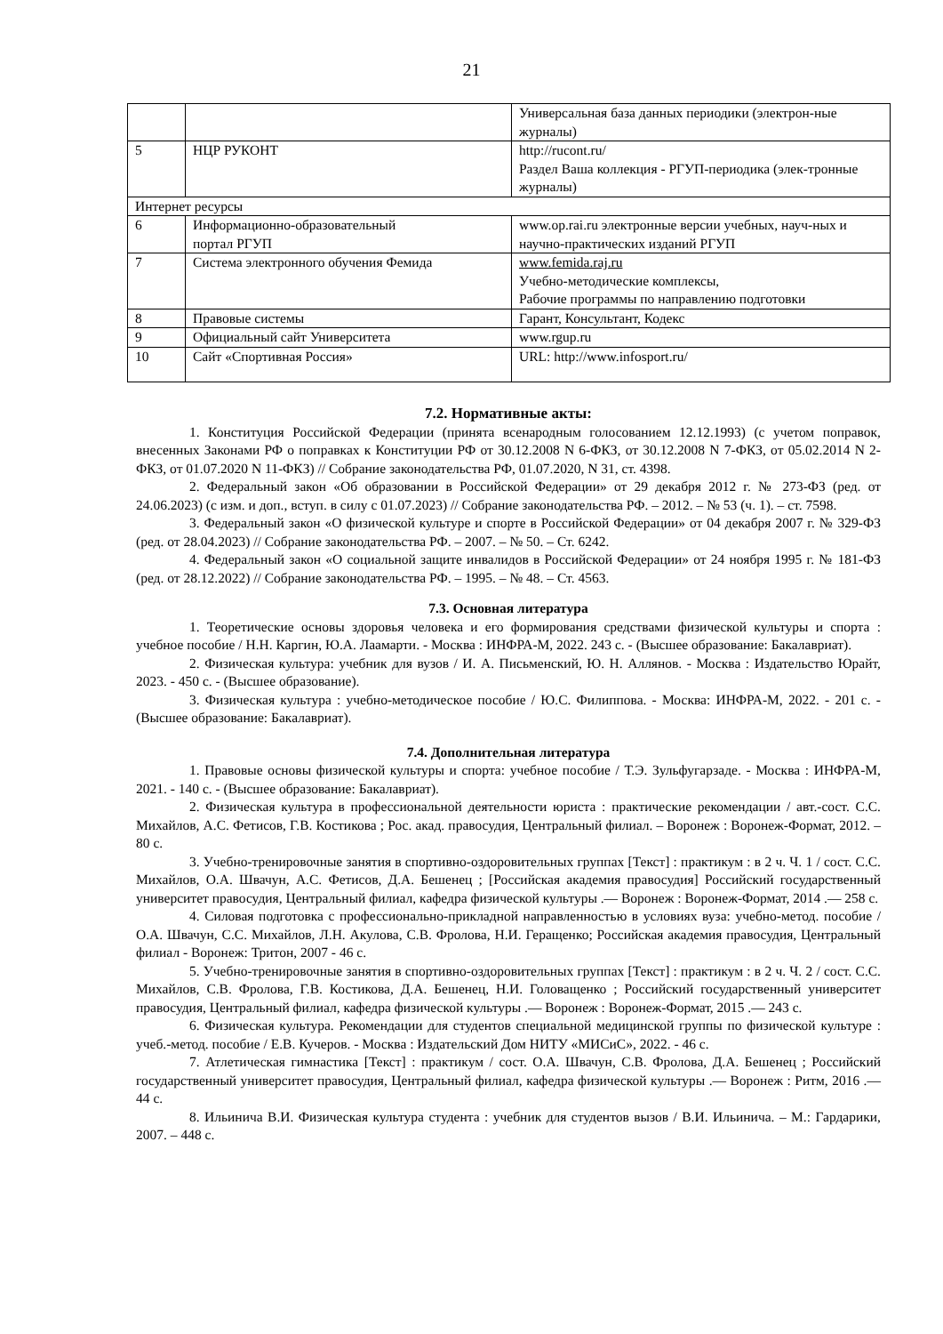21
| | | Универсальная база данных периодики (электрон-ные журналы) |
| 5 | НЦР РУКОНТ | http://rucont.ru/ Раздел Ваша коллекция - РГУП-периодика (элек-тронные журналы) |
| Интернет ресурсы | | |
| 6 | Информационно-образовательный портал РГУП | www.op.rai.ru электронные версии учебных, науч-ных и научно-практических изданий РГУП |
| 7 | Система электронного обучения Фемида | www.femida.raj.ru Учебно-методические комплексы, Рабочие программы по направлению подготовки |
| 8 | Правовые системы | Гарант, Консультант, Кодекс |
| 9 | Официальный сайт Университета | www.rgup.ru |
| 10 | Сайт «Спортивная Россия» | URL: http://www.infosport.ru/ |
7.2. Нормативные акты:
1. Конституция Российской Федерации (принята всенародным голосованием 12.12.1993) (с учетом поправок, внесенных Законами РФ о поправках к Конституции РФ от 30.12.2008 N 6-ФКЗ, от 30.12.2008 N 7-ФКЗ, от 05.02.2014 N 2-ФКЗ, от 01.07.2020 N 11-ФКЗ) // Собрание законодательства РФ, 01.07.2020, N 31, ст. 4398.
2. Федеральный закон «Об образовании в Российской Федерации» от 29 декабря 2012 г. № 273-ФЗ (ред. от 24.06.2023) (с изм. и доп., вступ. в силу с 01.07.2023) // Собрание законодательства РФ. – 2012. – № 53 (ч. 1). – ст. 7598.
3. Федеральный закон «О физической культуре и спорте в Российской Федерации» от 04 декабря 2007 г. № 329-ФЗ (ред. от 28.04.2023) // Собрание законодательства РФ. – 2007. – № 50. – Ст. 6242.
4. Федеральный закон «О социальной защите инвалидов в Российской Федерации» от 24 ноября 1995 г. № 181-ФЗ (ред. от 28.12.2022) // Собрание законодательства РФ. – 1995. – № 48. – Ст. 4563.
7.3. Основная литература
1. Теоретические основы здоровья человека и его формирования средствами физической культуры и спорта : учебное пособие / Н.Н. Каргин, Ю.А. Лаамарти. - Москва : ИНФРА-М, 2022. 243 с. - (Высшее образование: Бакалавриат).
2. Физическая культура: учебник для вузов / И. А. Письменский, Ю. Н. Аллянов. - Москва : Издательство Юрайт, 2023. - 450 с. - (Высшее образование).
3. Физическая культура : учебно-методическое пособие / Ю.С. Филиппова. - Москва: ИНФРА-М, 2022. - 201 с. - (Высшее образование: Бакалавриат).
7.4. Дополнительная литература
1. Правовые основы физической культуры и спорта: учебное пособие / Т.Э. Зульфугарзаде. - Москва : ИНФРА-М, 2021. - 140 с. - (Высшее образование: Бакалавриат).
2. Физическая культура в профессиональной деятельности юриста : практические рекомендации / авт.-сост. С.С. Михайлов, А.С. Фетисов, Г.В. Костикова ; Рос. акад. правосудия, Центральный филиал. – Воронеж : Воронеж-Формат, 2012. – 80 с.
3. Учебно-тренировочные занятия в спортивно-оздоровительных группах [Текст] : практикум : в 2 ч. Ч. 1 / сост. С.С. Михайлов, О.А. Швачун, А.С. Фетисов, Д.А. Бешенец ; [Российская академия правосудия] Российский государственный университет правосудия, Центральный филиал, кафедра физической культуры .— Воронеж : Воронеж-Формат, 2014 .— 258 с.
4. Силовая подготовка с профессионально-прикладной направленностью в условиях вуза: учебно-метод. пособие / О.А. Швачун, С.С. Михайлов, Л.Н. Акулова, С.В. Фролова, Н.И. Геращенко; Российская академия правосудия, Центральный филиал - Воронеж: Тритон, 2007 - 46 с.
5. Учебно-тренировочные занятия в спортивно-оздоровительных группах [Текст] : практикум : в 2 ч. Ч. 2 / сост. С.С. Михайлов, С.В. Фролова, Г.В. Костикова, Д.А. Бешенец, Н.И. Головащенко ; Российский государственный университет правосудия, Центральный филиал, кафедра физической культуры .— Воронеж : Воронеж-Формат, 2015 .— 243 с.
6. Физическая культура. Рекомендации для студентов специальной медицинской группы по физической культуре : учеб.-метод. пособие / Е.В. Кучеров. - Москва : Издательский Дом НИТУ «МИСиС», 2022. - 46 с.
7. Атлетическая гимнастика [Текст] : практикум / сост. О.А. Швачун, С.В. Фролова, Д.А. Бешенец ; Российский государственный университет правосудия, Центральный филиал, кафедра физической культуры .— Воронеж : Ритм, 2016 .— 44 с.
8. Ильинича В.И. Физическая культура студента : учебник для студентов вызов / В.И. Ильинича. – М.: Гардарики, 2007. – 448 с.